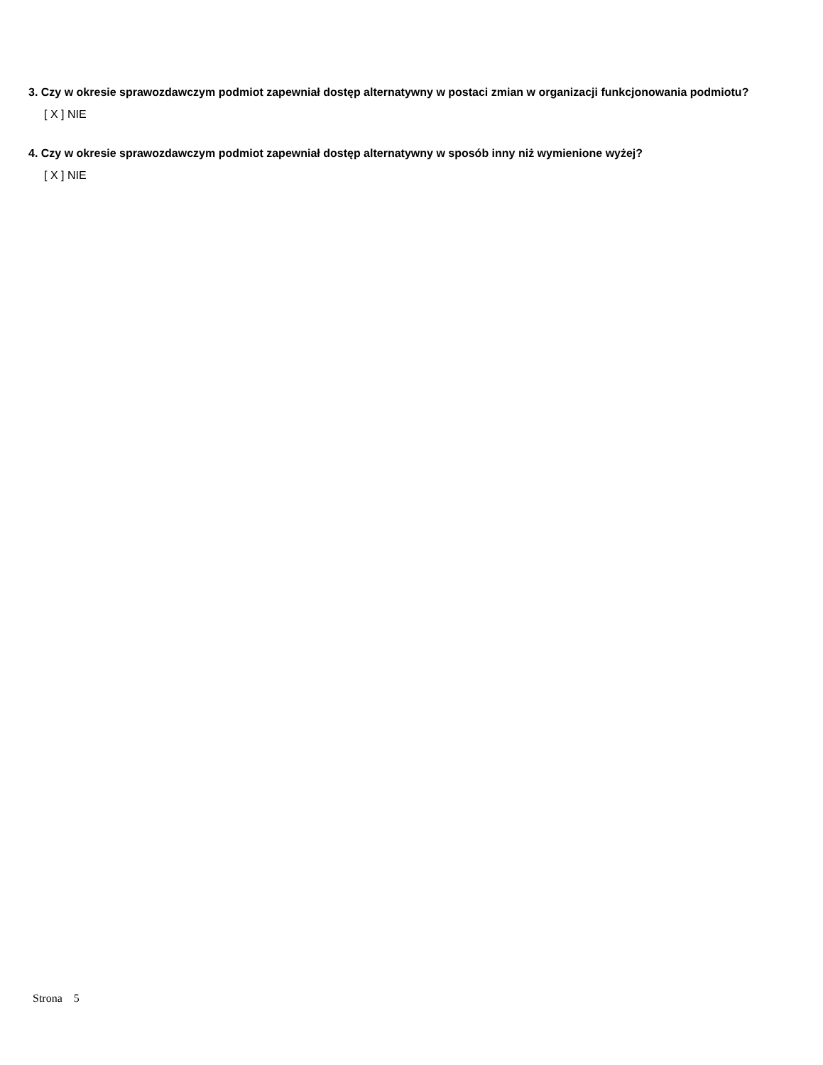3. Czy w okresie sprawozdawczym podmiot zapewniał dostęp alternatywny w postaci zmian w organizacji funkcjonowania podmiotu?
[ X ] NIE
4. Czy w okresie sprawozdawczym podmiot zapewniał dostęp alternatywny w sposób inny niż wymienione wyżej?
[ X ] NIE
Strona 5